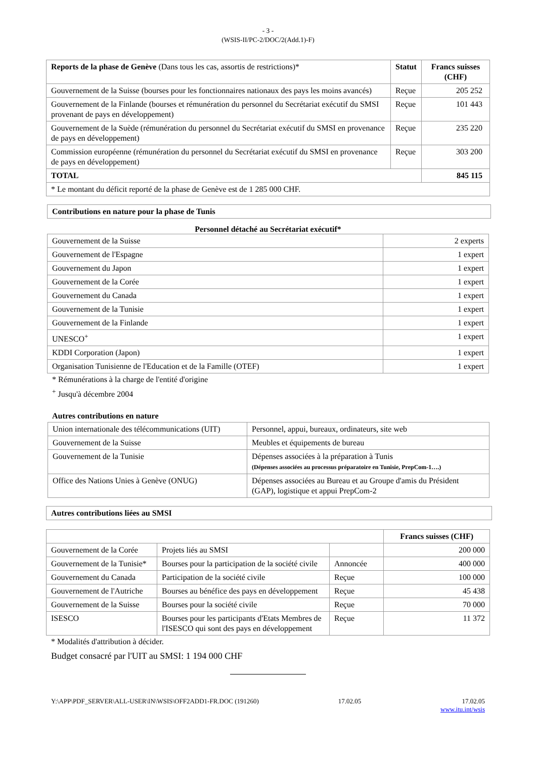- 3 -
(WSIS-II/PC-2/DOC/2(Add.1)-F)
| Reports de la phase de Genève (Dans tous les cas, assortis de restrictions)* | Statut | Francs suisses (CHF) |
| --- | --- | --- |
| Gouvernement de la Suisse (bourses pour les fonctionnaires nationaux des pays les moins avancés) | Reçue | 205 252 |
| Gouvernement de la Finlande (bourses et rémunération du personnel du Secrétariat exécutif du SMSI provenant de pays en développement) | Reçue | 101 443 |
| Gouvernement de la Suède (rémunération du personnel du Secrétariat exécutif du SMSI en provenance de pays en développement) | Reçue | 235 220 |
| Commission européenne (rémunération du personnel du Secrétariat exécutif du SMSI en provenance de pays en développement) | Reçue | 303 200 |
| TOTAL | | 845 115 |
| * Le montant du déficit reporté de la phase de Genève est de 1 285 000 CHF. | | |
Contributions en nature pour la phase de Tunis
Personnel détaché au Secrétariat exécutif*
| Gouvernement de la Suisse | 2 experts |
| Gouvernement de l'Espagne | 1 expert |
| Gouvernement du Japon | 1 expert |
| Gouvernement de la Corée | 1 expert |
| Gouvernement du Canada | 1 expert |
| Gouvernement de la Tunisie | 1 expert |
| Gouvernement de la Finlande | 1 expert |
| UNESCO<sup>+</sup> | 1 expert |
| KDDI Corporation (Japon) | 1 expert |
| Organisation Tunisienne de l'Education et de la Famille (OTEF) | 1 expert |
* Rémunérations à la charge de l'entité d'origine
<sup>+</sup> Jusqu'à décembre 2004
Autres contributions en nature
| Union internationale des télécommunications (UIT) | Personnel, appui, bureaux, ordinateurs, site web |
| Gouvernement de la Suisse | Meubles et équipements de bureau |
| Gouvernement de la Tunisie | Dépenses associées à la préparation à Tunis (Dépenses associées au processus préparatoire en Tunisie, PrepCom-1….) |
| Office des Nations Unies à Genève (ONUG) | Dépenses associées au Bureau et au Groupe d'amis du Président (GAP), logistique et appui PrepCom-2 |
Autres contributions liées au SMSI
| | | | Francs suisses (CHF) |
| Gouvernement de la Corée | Projets liés au SMSI | | 200 000 |
| Gouvernement de la Tunisie* | Bourses pour la participation de la société civile | Annoncée | 400 000 |
| Gouvernement du Canada | Participation de la société civile | Reçue | 100 000 |
| Gouvernement de l'Autriche | Bourses au bénéfice des pays en développement | Reçue | 45 438 |
| Gouvernement de la Suisse | Bourses pour la société civile | Reçue | 70 000 |
| ISESCO | Bourses pour les participants d'Etats Membres de l'ISESCO qui sont des pays en développement | Reçue | 11 372 |
* Modalités d'attribution à décider.
Budget consacré par l'UIT au SMSI: 1 194 000 CHF
Y:\APP\PDF_SERVER\ALL-USER\IN\WSIS\OFF2ADD1-FR.DOC (191260) 17.02.05 17.02.05
www.itu.int/wsis